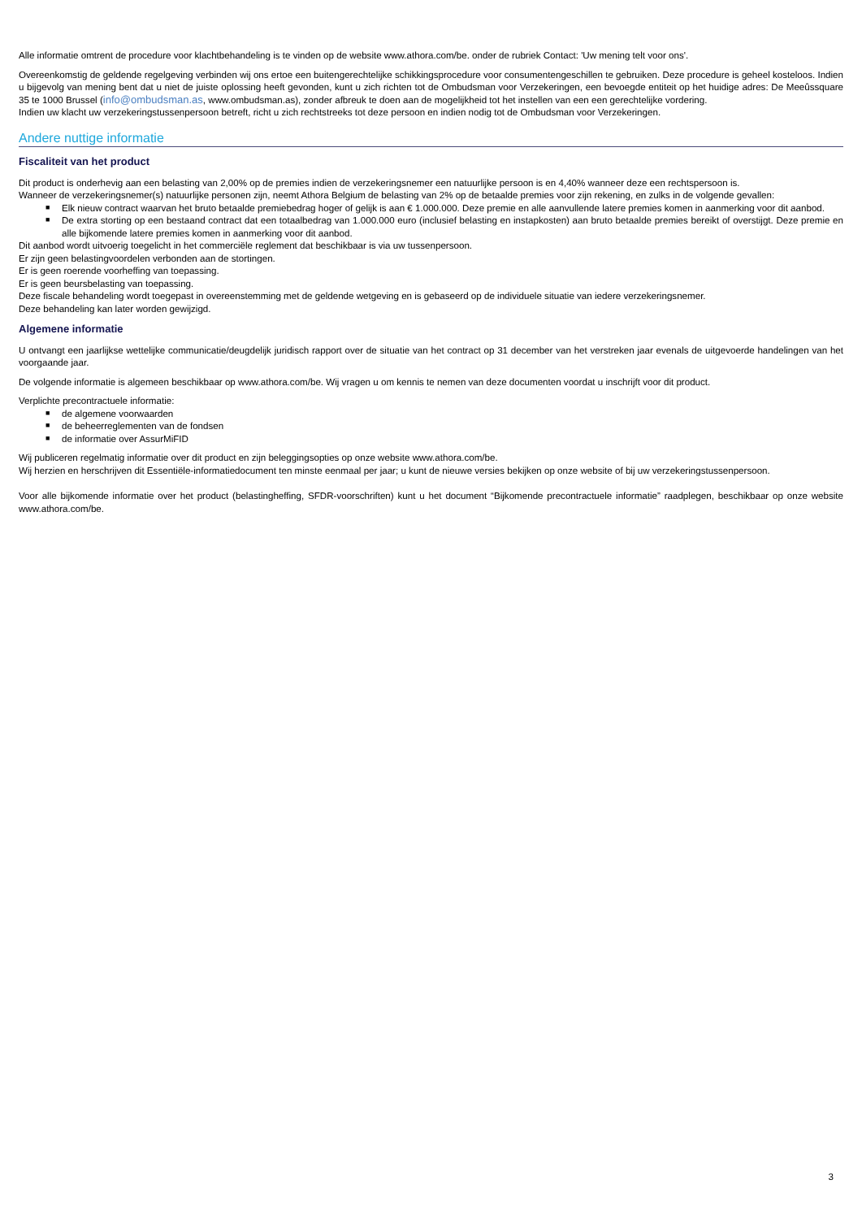Alle informatie omtrent de procedure voor klachtbehandeling is te vinden op de website www.athora.com/be. onder de rubriek Contact: 'Uw mening telt voor ons'.
Overeenkomstig de geldende regelgeving verbinden wij ons ertoe een buitengerechtelijke schikkingsprocedure voor consumentengeschillen te gebruiken. Deze procedure is geheel kosteloos. Indien u bijgevolg van mening bent dat u niet de juiste oplossing heeft gevonden, kunt u zich richten tot de Ombudsman voor Verzekeringen, een bevoegde entiteit op het huidige adres: De Meeûssquare 35 te 1000 Brussel (info@ombudsman.as, www.ombudsman.as), zonder afbreuk te doen aan de mogelijkheid tot het instellen van een een gerechtelijke vordering.
Indien uw klacht uw verzekeringstussenpersoon betreft, richt u zich rechtstreeks tot deze persoon en indien nodig tot de Ombudsman voor Verzekeringen.
Andere nuttige informatie
Fiscaliteit van het product
Dit product is onderhevig aan een belasting van 2,00% op de premies indien de verzekeringsnemer een natuurlijke persoon is en 4,40% wanneer deze een rechtspersoon is.
Wanneer de verzekeringsnemer(s) natuurlijke personen zijn, neemt Athora Belgium de belasting van 2% op de betaalde premies voor zijn rekening, en zulks in de volgende gevallen:
■ Elk nieuw contract waarvan het bruto betaalde premiebedrag hoger of gelijk is aan € 1.000.000. Deze premie en alle aanvullende latere premies komen in aanmerking voor dit aanbod.
■ De extra storting op een bestaand contract dat een totaalbedrag van 1.000.000 euro (inclusief belasting en instapkosten) aan bruto betaalde premies bereikt of overstijgt. Deze premie en alle bijkomende latere premies komen in aanmerking voor dit aanbod.
Dit aanbod wordt uitvoerig toegelicht in het commerciële reglement dat beschikbaar is via uw tussenpersoon.
Er zijn geen belastingvoordelen verbonden aan de stortingen.
Er is geen roerende voorheffing van toepassing.
Er is geen beursbelasting van toepassing.
Deze fiscale behandeling wordt toegepast in overeenstemming met de geldende wetgeving en is gebaseerd op de individuele situatie van iedere verzekeringsnemer.
Deze behandeling kan later worden gewijzigd.
Algemene informatie
U ontvangt een jaarlijkse wettelijke communicatie/deugdelijk juridisch rapport over de situatie van het contract op 31 december van het verstreken jaar evenals de uitgevoerde handelingen van het voorgaande jaar.
De volgende informatie is algemeen beschikbaar op www.athora.com/be. Wij vragen u om kennis te nemen van deze documenten voordat u inschrijft voor dit product.
Verplichte precontractuele informatie:
■ de algemene voorwaarden
■ de beheerreglementen van de fondsen
■ de informatie over AssurMiFID
Wij publiceren regelmatig informatie over dit product en zijn beleggingsopties op onze website www.athora.com/be.
Wij herzien en herschrijven dit Essentiële-informatiedocument ten minste eenmaal per jaar; u kunt de nieuwe versies bekijken op onze website of bij uw verzekeringstussenpersoon.
Voor alle bijkomende informatie over het product (belastingheffing, SFDR-voorschriften) kunt u het document “Bijkomende precontractuele informatie” raadplegen, beschikbaar op onze website www.athora.com/be.
3